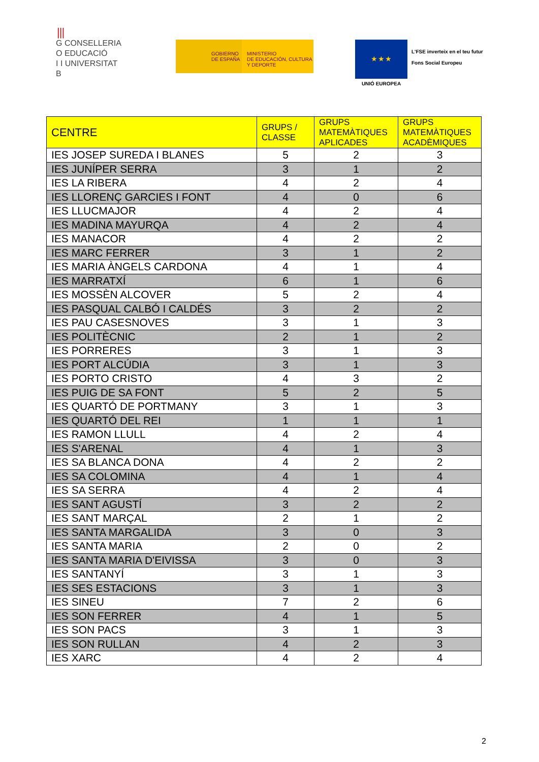⦀
G CONSELLERIA
O EDUCACIÓ
I I UNIVERSITAT
B
GOBIERNO
DE ESPAÑA
MINISTERIO
DE EDUCACIÓN, CULTURA
Y DEPORTE
★ ★ ★
UNIÓ EUROPEA
L'FSE inverteix en el teu futur
Fons Social Europeu
| CENTRE | GRUPS / CLASSE | GRUPS MATEMÀTIQUES APLICADES | GRUPS MATEMÀTIQUES ACADÈMIQUES |
| --- | --- | --- | --- |
| IES JOSEP SUREDA I BLANES | 5 | 2 | 3 |
| IES JUNÍPER SERRA | 3 | 1 | 2 |
| IES LA RIBERA | 4 | 2 | 4 |
| IES LLORENÇ GARCIES I FONT | 4 | 0 | 6 |
| IES LLUCMAJOR | 4 | 2 | 4 |
| IES MADINA MAYURQA | 4 | 2 | 4 |
| IES MANACOR | 4 | 2 | 2 |
| IES MARC FERRER | 3 | 1 | 2 |
| IES MARIA ÀNGELS CARDONA | 4 | 1 | 4 |
| IES MARRATXÍ | 6 | 1 | 6 |
| IES MOSSÈN ALCOVER | 5 | 2 | 4 |
| IES PASQUAL CALBÓ I CALDÉS | 3 | 2 | 2 |
| IES PAU CASESNOVES | 3 | 1 | 3 |
| IES POLITÈCNIC | 2 | 1 | 2 |
| IES PORRERES | 3 | 1 | 3 |
| IES PORT ALCÚDIA | 3 | 1 | 3 |
| IES PORTO CRISTO | 4 | 3 | 2 |
| IES PUIG DE SA FONT | 5 | 2 | 5 |
| IES QUARTÓ DE PORTMANY | 3 | 1 | 3 |
| IES QUARTÓ DEL REI | 1 | 1 | 1 |
| IES RAMON LLULL | 4 | 2 | 4 |
| IES S'ARENAL | 4 | 1 | 3 |
| IES SA BLANCA DONA | 4 | 2 | 2 |
| IES SA COLOMINA | 4 | 1 | 4 |
| IES SA SERRA | 4 | 2 | 4 |
| IES SANT AGUSTÍ | 3 | 2 | 2 |
| IES SANT MARÇAL | 2 | 1 | 2 |
| IES SANTA MARGALIDA | 3 | 0 | 3 |
| IES SANTA MARIA | 2 | 0 | 2 |
| IES SANTA MARIA D'EIVISSA | 3 | 0 | 3 |
| IES SANTANYÍ | 3 | 1 | 3 |
| IES SES ESTACIONS | 3 | 1 | 3 |
| IES SINEU | 7 | 2 | 6 |
| IES SON FERRER | 4 | 1 | 5 |
| IES SON PACS | 3 | 1 | 3 |
| IES SON RULLAN | 4 | 2 | 3 |
| IES XARC | 4 | 2 | 4 |
2